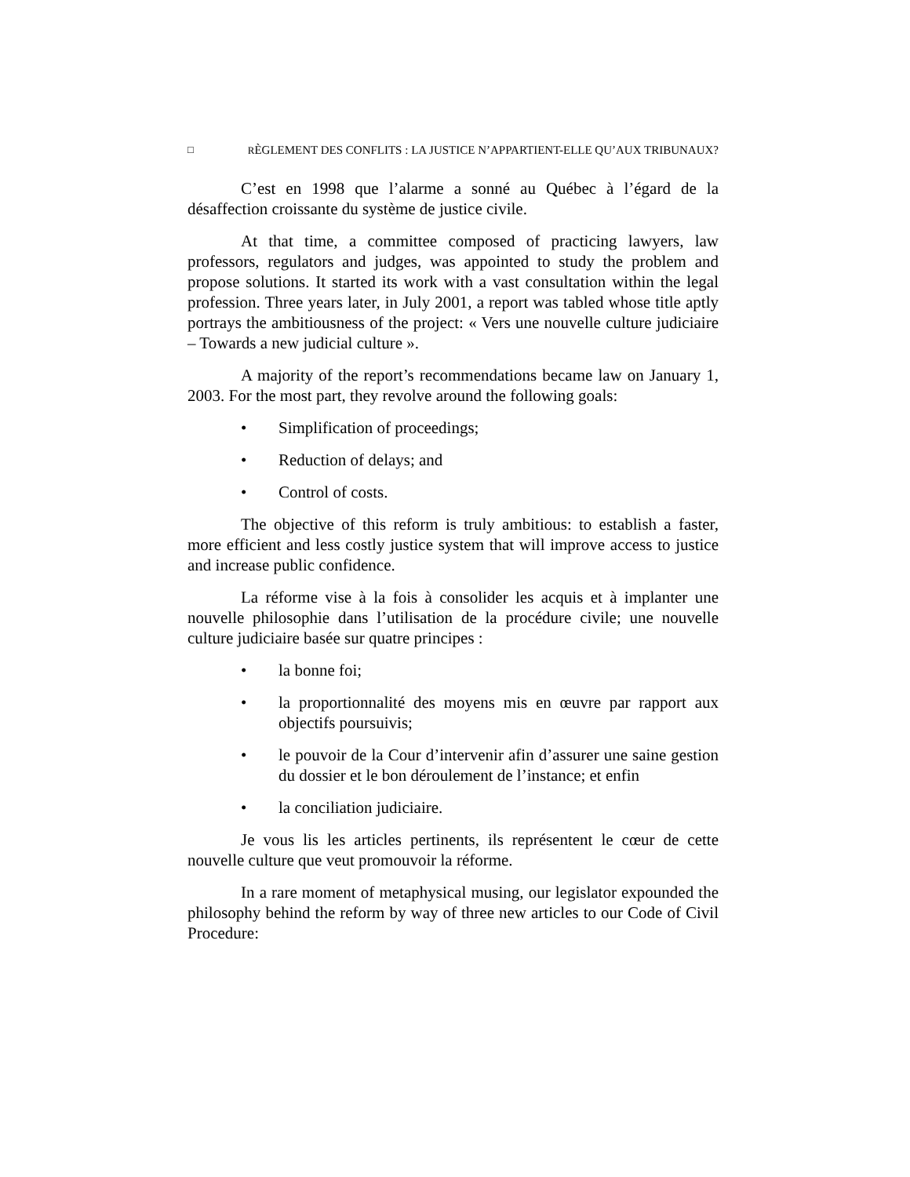□ RÈGLEMENT DES CONFLITS : LA JUSTICE N’APPARTIENT-ELLE QU’AUX TRIBUNAUX?
C’est en 1998 que l’alarme a sonné au Québec à l’égard de la désaffection croissante du système de justice civile.
At that time, a committee composed of practicing lawyers, law professors, regulators and judges, was appointed to study the problem and propose solutions. It started its work with a vast consultation within the legal profession. Three years later, in July 2001, a report was tabled whose title aptly portrays the ambitiousness of the project: « Vers une nouvelle culture judiciaire – Towards a new judicial culture ».
A majority of the report’s recommendations became law on January 1, 2003. For the most part, they revolve around the following goals:
• Simplification of proceedings;
• Reduction of delays; and
• Control of costs.
The objective of this reform is truly ambitious: to establish a faster, more efficient and less costly justice system that will improve access to justice and increase public confidence.
La réforme vise à la fois à consolider les acquis et à implanter une nouvelle philosophie dans l’utilisation de la procédure civile; une nouvelle culture judiciaire basée sur quatre principes :
• la bonne foi;
• la proportionnalité des moyens mis en œuvre par rapport aux objectifs poursuivis;
• le pouvoir de la Cour d’intervenir afin d’assurer une saine gestion du dossier et le bon déroulement de l’instance; et enfin
• la conciliation judiciaire.
Je vous lis les articles pertinents, ils représentent le cœur de cette nouvelle culture que veut promouvoir la réforme.
In a rare moment of metaphysical musing, our legislator expounded the philosophy behind the reform by way of three new articles to our Code of Civil Procedure: